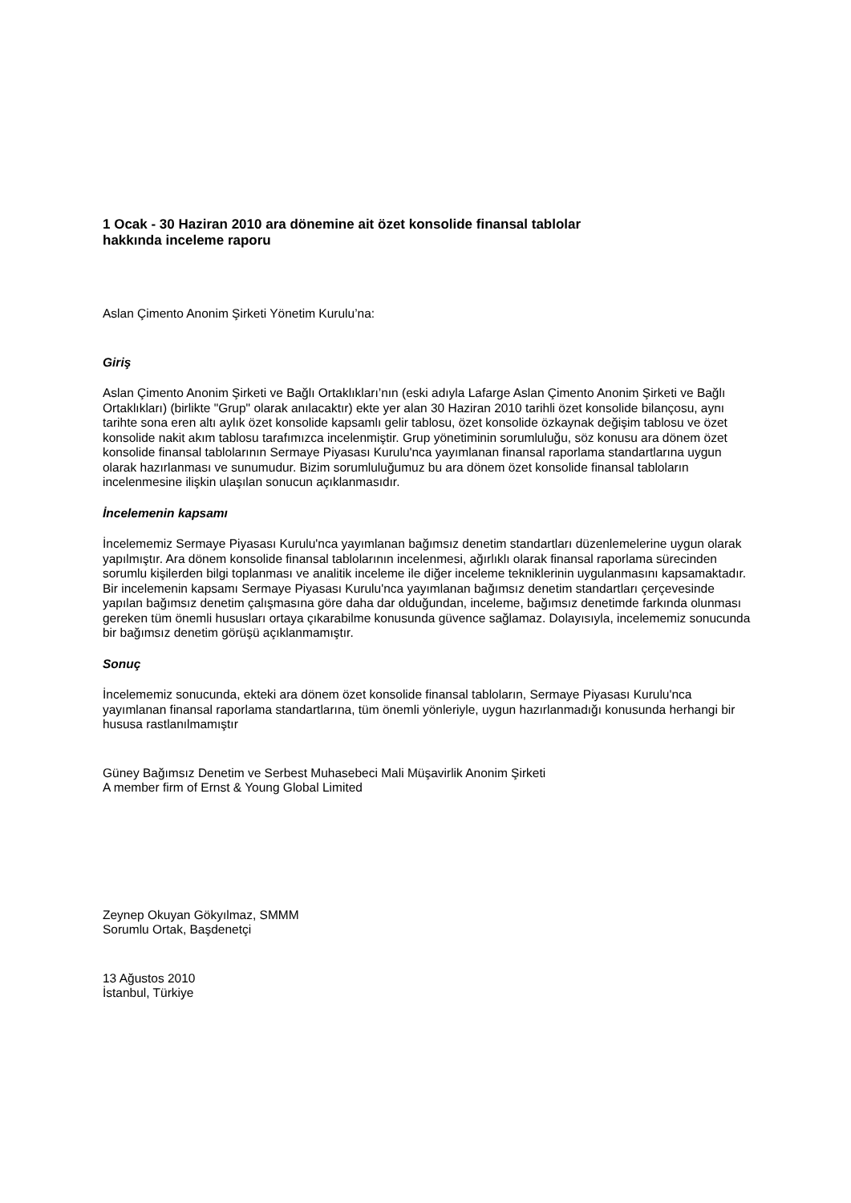1 Ocak - 30 Haziran 2010 ara dönemine ait özet konsolide finansal tablolar
hakkında inceleme raporu
Aslan Çimento Anonim Şirketi Yönetim Kurulu’na:
Giriş
Aslan Çimento Anonim Şirketi ve Bağlı Ortaklıkları’nın (eski adıyla Lafarge Aslan Çimento Anonim Şirketi ve Bağlı Ortaklıkları) (birlikte "Grup" olarak anılacaktır) ekte yer alan 30 Haziran 2010 tarihli özet konsolide bilançosu, aynı tarihte sona eren altı aylık özet konsolide kapsamlı gelir tablosu, özet konsolide özkaynak değişim tablosu ve özet konsolide nakit akım tablosu tarafımızca incelenmiştir. Grup yönetiminin sorumluluğu, söz konusu ara dönem özet konsolide finansal tablolarının Sermaye Piyasası Kurulu'nca yayımlanan finansal raporlama standartlarına uygun olarak hazırlanması ve sunumudur. Bizim sorumluluğumuz bu ara dönem özet konsolide finansal tabloların incelenmesine ilişkin ulaşılan sonucun açıklanmasıdır.
İncelemenin kapsamı
İncelememiz Sermaye Piyasası Kurulu'nca yayımlanan bağımsız denetim standartları düzenlemelerine uygun olarak yapılmıştır. Ara dönem konsolide finansal tablolarının incelenmesi, ağırlıklı olarak finansal raporlama sürecinden sorumlu kişilerden bilgi toplanması ve analitik inceleme ile diğer inceleme tekniklerinin uygulanmasını kapsamaktadır. Bir incelemenin kapsamı Sermaye Piyasası Kurulu'nca yayımlanan bağımsız denetim standartları çerçevesinde yapılan bağımsız denetim çalışmasına göre daha dar olduğundan, inceleme, bağımsız denetimde farkında olunması gereken tüm önemli hususları ortaya çıkarabilme konusunda güvence sağlamaz. Dolayısıyla, incelememiz sonucunda bir bağımsız denetim görüşü açıklanmamıştır.
Sonuç
İncelememiz sonucunda, ekteki ara dönem özet konsolide finansal tabloların, Sermaye Piyasası Kurulu'nca yayımlanan finansal raporlama standartlarına, tüm önemli yönleriyle, uygun hazırlanmadığı konusunda herhangi bir hususa rastlanılmamıştır
Güney Bağımsız Denetim ve Serbest Muhasebeci Mali Müşavirlik Anonim Şirketi
A member firm of Ernst & Young Global Limited
Zeynep Okuyan Gökyılmaz, SMMM
Sorumlu Ortak, Başdenetçi
13 Ağustos 2010
İstanbul, Türkiye